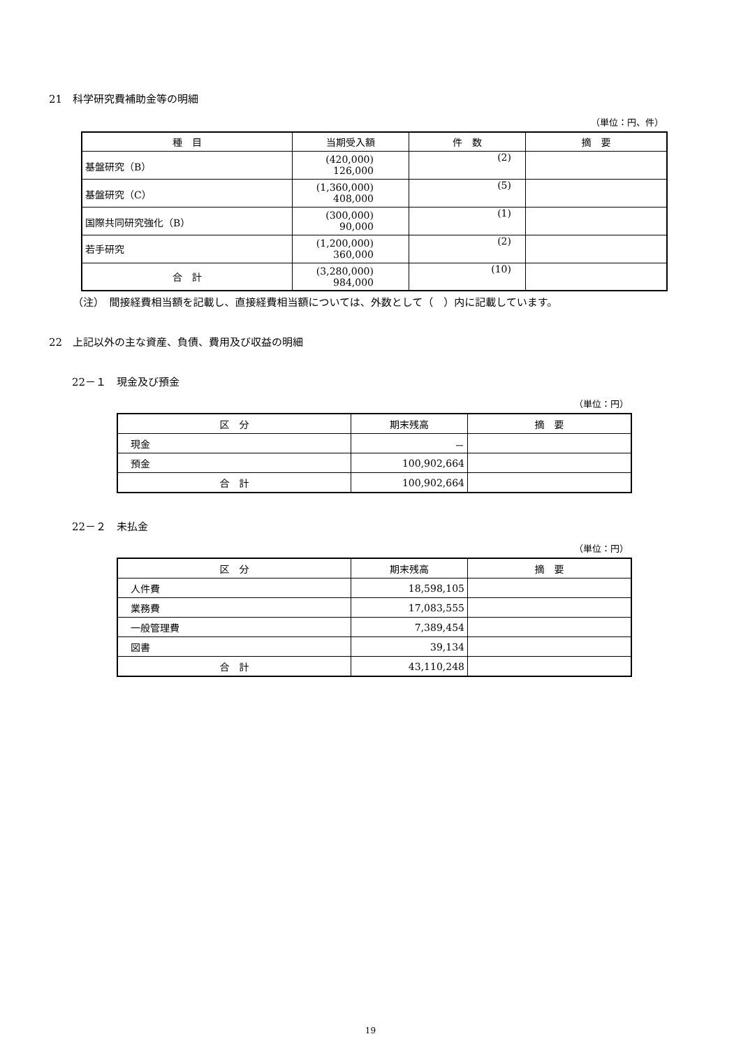21　科学研究費補助金等の明細
（単位：円、件）
| 種 目 | 当期受入額 | 件 数 | 摘 要 |
| --- | --- | --- | --- |
| 基盤研究（B） | (420,000) 126,000 | (2) | |
| 基盤研究（C） | (1,360,000) 408,000 | (5) | |
| 国際共同研究強化（B） | (300,000) 90,000 | (1) | |
| 若手研究 | (1,200,000) 360,000 | (2) | |
| 合 計 | (3,280,000) 984,000 | (10) | |
（注）　間接経費相当額を記載し、直接経費相当額については、外数として（　）内に記載しています。
22　上記以外の主な資産、負債、費用及び収益の明細
22－１　現金及び預金
（単位：円）
| 区 分 | 期末残高 | 摘 要 |
| --- | --- | --- |
| 現金 | － | |
| 預金 | 100,902,664 | |
| 合 計 | 100,902,664 | |
22－２　未払金
（単位：円）
| 区 分 | 期末残高 | 摘 要 |
| --- | --- | --- |
| 人件費 | 18,598,105 | |
| 業務費 | 17,083,555 | |
| 一般管理費 | 7,389,454 | |
| 図書 | 39,134 | |
| 合 計 | 43,110,248 | |
19